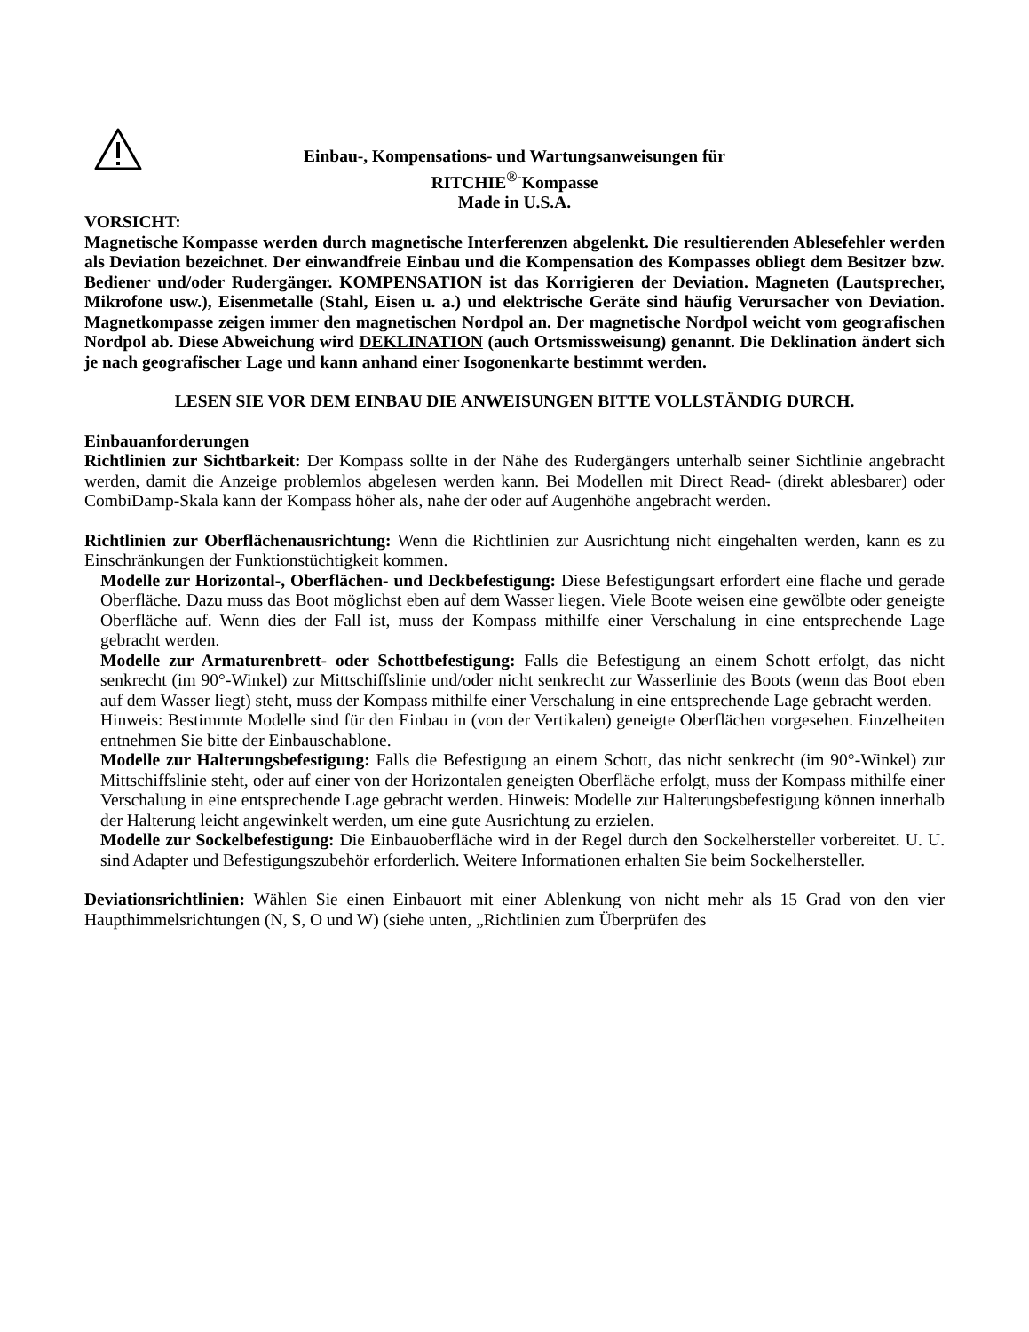Einbau-, Kompensations- und Wartungsanweisungen für
RITCHIE<sup>®-</sup>Kompasse
Made in U.S.A.
VORSICHT:
Magnetische Kompasse werden durch magnetische Interferenzen abgelenkt. Die resultierenden Ablesefehler werden als Deviation bezeichnet. Der einwandfreie Einbau und die Kompensation des Kompasses obliegt dem Besitzer bzw. Bediener und/oder Rudergänger. KOMPENSATION ist das Korrigieren der Deviation. Magneten (Lautsprecher, Mikrofone usw.), Eisenmetalle (Stahl, Eisen u. a.) und elektrische Geräte sind häufig Verursacher von Deviation. Magnetkompasse zeigen immer den magnetischen Nordpol an. Der magnetische Nordpol weicht vom geografischen Nordpol ab. Diese Abweichung wird DEKLINATION (auch Ortsmissweisung) genannt. Die Deklination ändert sich je nach geografischer Lage und kann anhand einer Isogonenkarte bestimmt werden.
LESEN SIE VOR DEM EINBAU DIE ANWEISUNGEN BITTE VOLLSTÄNDIG DURCH.
Einbauanforderungen
Richtlinien zur Sichtbarkeit: Der Kompass sollte in der Nähe des Rudergängers unterhalb seiner Sichtlinie angebracht werden, damit die Anzeige problemlos abgelesen werden kann. Bei Modellen mit Direct Read- (direkt ablesbarer) oder CombiDamp-Skala kann der Kompass höher als, nahe der oder auf Augenhöhe angebracht werden.
Richtlinien zur Oberflächenausrichtung: Wenn die Richtlinien zur Ausrichtung nicht eingehalten werden, kann es zu Einschränkungen der Funktionstüchtigkeit kommen.
Modelle zur Horizontal-, Oberflächen- und Deckbefestigung: Diese Befestigungsart erfordert eine flache und gerade Oberfläche. Dazu muss das Boot möglichst eben auf dem Wasser liegen. Viele Boote weisen eine gewölbte oder geneigte Oberfläche auf. Wenn dies der Fall ist, muss der Kompass mithilfe einer Verschalung in eine entsprechende Lage gebracht werden.
Modelle zur Armaturenbrett- oder Schottbefestigung: Falls die Befestigung an einem Schott erfolgt, das nicht senkrecht (im 90°-Winkel) zur Mittschiffslinie und/oder nicht senkrecht zur Wasserlinie des Boots (wenn das Boot eben auf dem Wasser liegt) steht, muss der Kompass mithilfe einer Verschalung in eine entsprechende Lage gebracht werden.
Hinweis: Bestimmte Modelle sind für den Einbau in (von der Vertikalen) geneigte Oberflächen vorgesehen. Einzelheiten entnehmen Sie bitte der Einbauschablone.
Modelle zur Halterungsbefestigung: Falls die Befestigung an einem Schott, das nicht senkrecht (im 90°-Winkel) zur Mittschiffslinie steht, oder auf einer von der Horizontalen geneigten Oberfläche erfolgt, muss der Kompass mithilfe einer Verschalung in eine entsprechende Lage gebracht werden. Hinweis: Modelle zur Halterungsbefestigung können innerhalb der Halterung leicht angewinkelt werden, um eine gute Ausrichtung zu erzielen.
Modelle zur Sockelbefestigung: Die Einbauoberfläche wird in der Regel durch den Sockelhersteller vorbereitet. U. U. sind Adapter und Befestigungszubehör erforderlich. Weitere Informationen erhalten Sie beim Sockelhersteller.
Deviationsrichtlinien: Wählen Sie einen Einbauort mit einer Ablenkung von nicht mehr als 15 Grad von den vier Haupthimmelsrichtungen (N, S, O und W) (siehe unten, „Richtlinien zum Überprüfen des